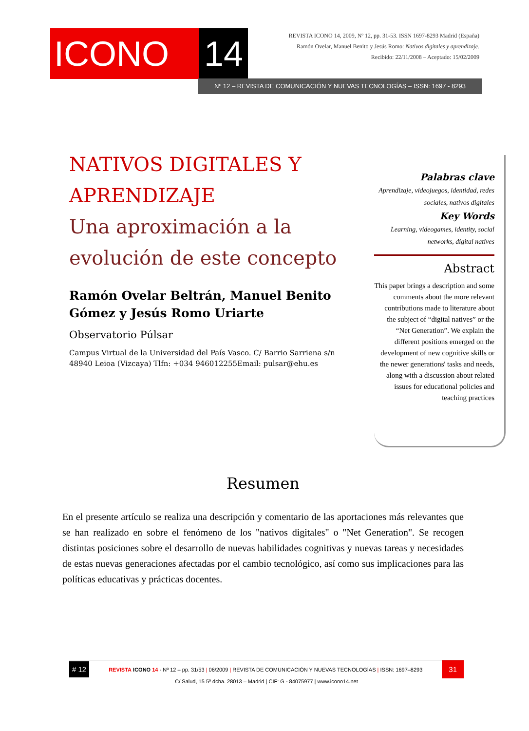ICONO 14
REVISTA ICONO 14, 2009, Nº 12, pp. 31-53. ISSN 1697-8293 Madrid (España)
Ramón Ovelar, Manuel Benito y Jesús Romo: Nativos digitales y aprendizaje.
Recibido: 22/11/2008 – Aceptado: 15/02/2009
Nº 12 – REVISTA DE COMUNICACIÓN Y NUEVAS TECNOLOGÍAS – ISSN: 1697 - 8293
NATIVOS DIGITALES Y APRENDIZAJE
Una aproximación a la evolución de este concepto
Ramón Ovelar Beltrán, Manuel Benito Gómez y Jesús Romo Uriarte
Observatorio Púlsar
Campus Virtual de la Universidad del País Vasco. C/ Barrio Sarriena s/n 48940 Leioa (Vizcaya) Tlfn: +034 946012255Email: pulsar@ehu.es
Palabras clave
Aprendizaje, videojuegos, identidad, redes sociales, nativos digitales
Key Words
Learning, videogames, identity, social networks, digital natives
Abstract
This paper brings a description and some comments about the more relevant contributions made to literature about the subject of “digital natives” or the “Net Generation”. We explain the different positions emerged on the development of new cognitive skills or the newer generations' tasks and needs, along with a discussion about related issues for educational policies and teaching practices
Resumen
En el presente artículo se realiza una descripción y comentario de las aportaciones más relevantes que se han realizado en sobre el fenómeno de los "nativos digitales" o "Net Generation". Se recogen distintas posiciones sobre el desarrollo de nuevas habilidades cognitivas y nuevas tareas y necesidades de estas nuevas generaciones afectadas por el cambio tecnológico, así como sus implicaciones para las políticas educativas y prácticas docentes.
# 12 REVISTA ICONO 14 - Nº 12 – pp. 31/53 | 06/2009 | REVISTA DE COMUNICACIÓN Y NUEVAS TECNOLOGÍAS | ISSN: 1697–8293 31
C/ Salud, 15 5º dcha. 28013 – Madrid | CIF: G - 84075977 | www.icono14.net